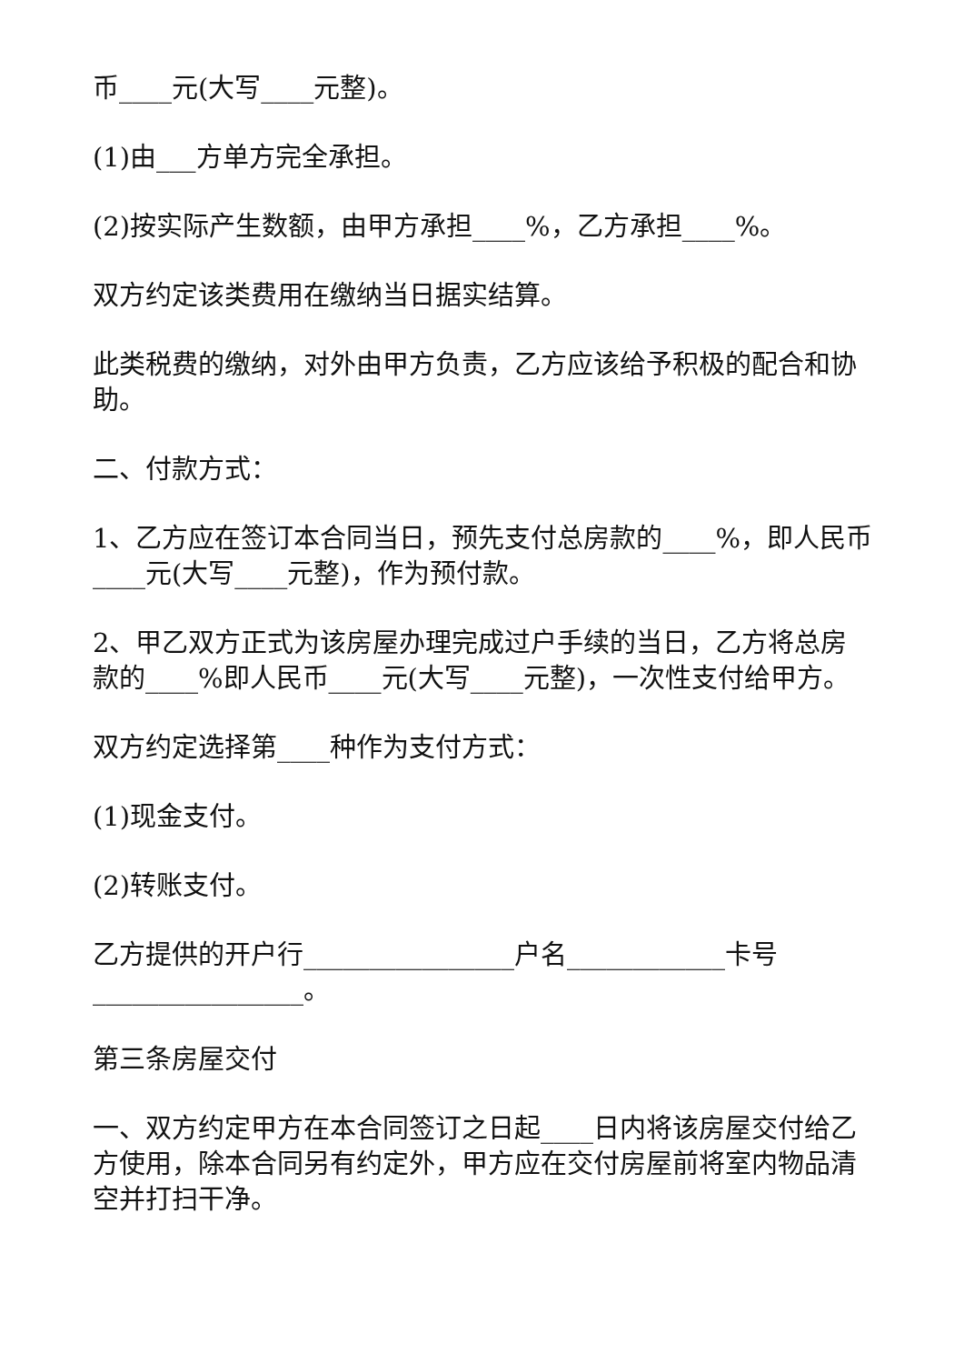币____元(大写____元整)。
(1)由___方单方完全承担。
(2)按实际产生数额，由甲方承担____%，乙方承担____%。
双方约定该类费用在缴纳当日据实结算。
此类税费的缴纳，对外由甲方负责，乙方应该给予积极的配合和协助。
二、付款方式：
1、乙方应在签订本合同当日，预先支付总房款的____%，即人民币____元(大写____元整)，作为预付款。
2、甲乙双方正式为该房屋办理完成过户手续的当日，乙方将总房款的____%即人民币____元(大写____元整)，一次性支付给甲方。
双方约定选择第____种作为支付方式：
(1)现金支付。
(2)转账支付。
乙方提供的开户行________________户名____________卡号________________。
第三条房屋交付
一、双方约定甲方在本合同签订之日起____日内将该房屋交付给乙方使用，除本合同另有约定外，甲方应在交付房屋前将室内物品清空并打扫干净。